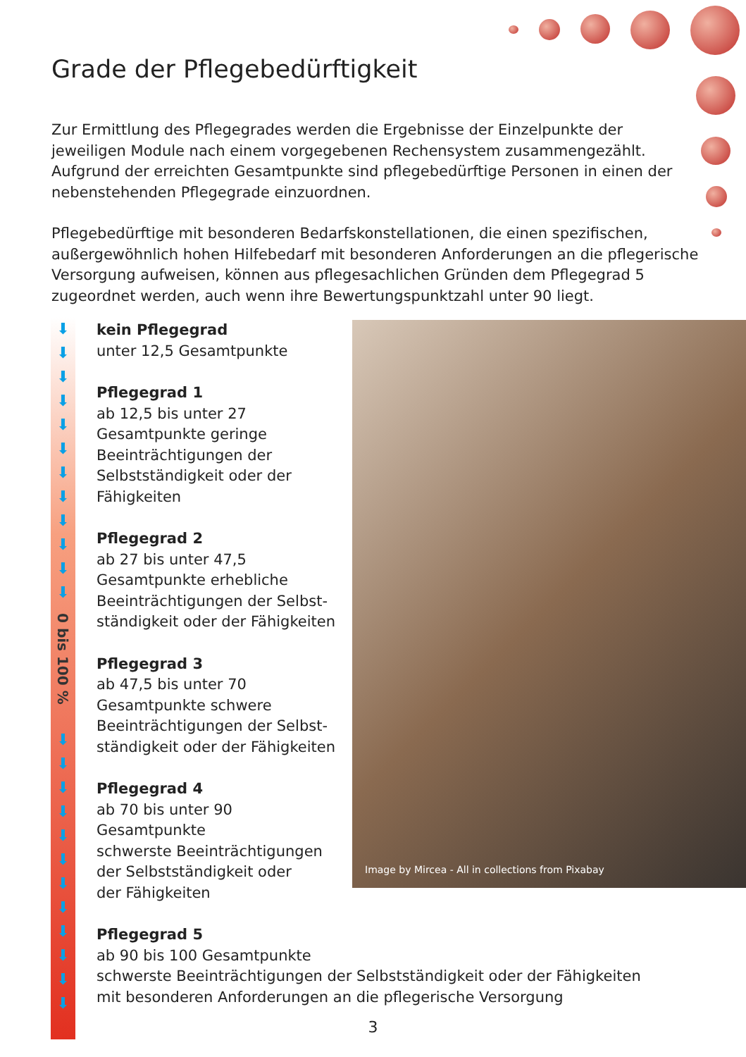Grade der Pflegebedürftigkeit
Zur Ermittlung des Pflegegrades werden die Ergebnisse der Einzelpunkte der jeweiligen Module nach einem vorgegebenen Rechensystem zusammengezählt. Aufgrund der erreichten Gesamtpunkte sind pflegebedürftige Personen in einen der nebenstehenden Pflegegrade einzuordnen.
Pflegebedürftige mit besonderen Bedarfskonstellationen, die einen spezifischen, außergewöhnlich hohen Hilfebedarf mit besonderen Anforderungen an die pflegerische Versorgung aufweisen, können aus pflegesachlichen Gründen dem Pflegegrad 5 zugeordnet werden, auch wenn ihre Bewertungspunktzahl unter 90 liegt.
⬇
⬇
⬇
⬇
⬇
⬇
⬇
⬇
⬇
⬇
⬇
⬇
0 bis 100 %
⬇
⬇
⬇
⬇
⬇
⬇
⬇
⬇
⬇
⬇
⬇
⬇
Image by Mircea - All in collections from Pixabay
kein Pflegegrad
unter 12,5 Gesamtpunkte
Pflegegrad 1
ab 12,5 bis unter 27
Gesamtpunkte geringe
Beeinträchtigungen der
Selbstständigkeit oder der
Fähigkeiten
Pflegegrad 2
ab 27 bis unter 47,5
Gesamtpunkte erhebliche
Beeinträchtigungen der Selbst-
ständigkeit oder der Fähigkeiten
Pflegegrad 3
ab 47,5 bis unter 70
Gesamtpunkte schwere
Beeinträchtigungen der Selbst-
ständigkeit oder der Fähigkeiten
Pflegegrad 4
ab 70 bis unter 90 Gesamtpunkte
schwerste Beeinträchtigungen
der Selbstständigkeit oder
der Fähigkeiten
Pflegegrad 5
ab 90 bis 100 Gesamtpunkte
schwerste Beeinträchtigungen der Selbstständigkeit oder der Fähigkeiten
mit besonderen Anforderungen an die pflegerische Versorgung
3